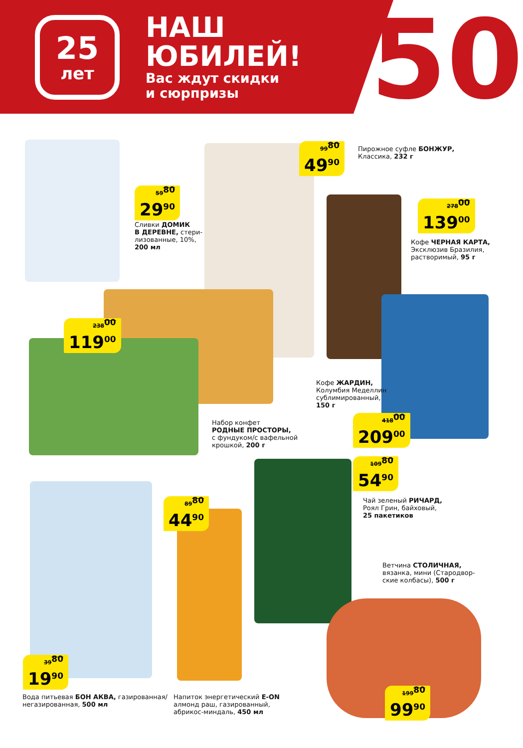25
лет
НАШ
ЮБИЛЕЙ!
Вас ждут скидки
и сюрпризы
50
59<sup>80</sup>
29<sup>90</sup>
Сливки ДОМИК
В ДЕРЕВНЕ, стери-
лизованные, 10%,
200 мл
99<sup>80</sup>
49<sup>90</sup>
Пирожное суфле БОНЖУР,
Классика, 232 г
278<sup>00</sup>
139<sup>00</sup>
Кофе ЧЕРНАЯ КАРТА,
Эксклюзив Бразилия,
растворимый, 95 г
238<sup>00</sup>
119<sup>00</sup>
Кофе ЖАРДИН,
Колумбия Меделлин
сублимированный,
150 г
418<sup>00</sup>
209<sup>00</sup>
Набор конфет
РОДНЫЕ ПРОСТОРЫ,
с фундуком/с вафельной
крошкой, 200 г
109<sup>80</sup>
54<sup>90</sup>
Чай зеленый РИЧАРД,
Роял Грин, байховый,
25 пакетиков
89<sup>80</sup>
44<sup>90</sup>
Ветчина СТОЛИЧНАЯ,
вязанка, мини (Стародвор-
ские колбасы), 500 г
39<sup>80</sup>
19<sup>90</sup>
199<sup>80</sup>
99<sup>90</sup>
Вода питьевая БОН АКВА, газированная/
негазированная, 500 мл
Напиток энергетический E-ON
алмонд раш, газированный,
абрикос-миндаль, 450 мл